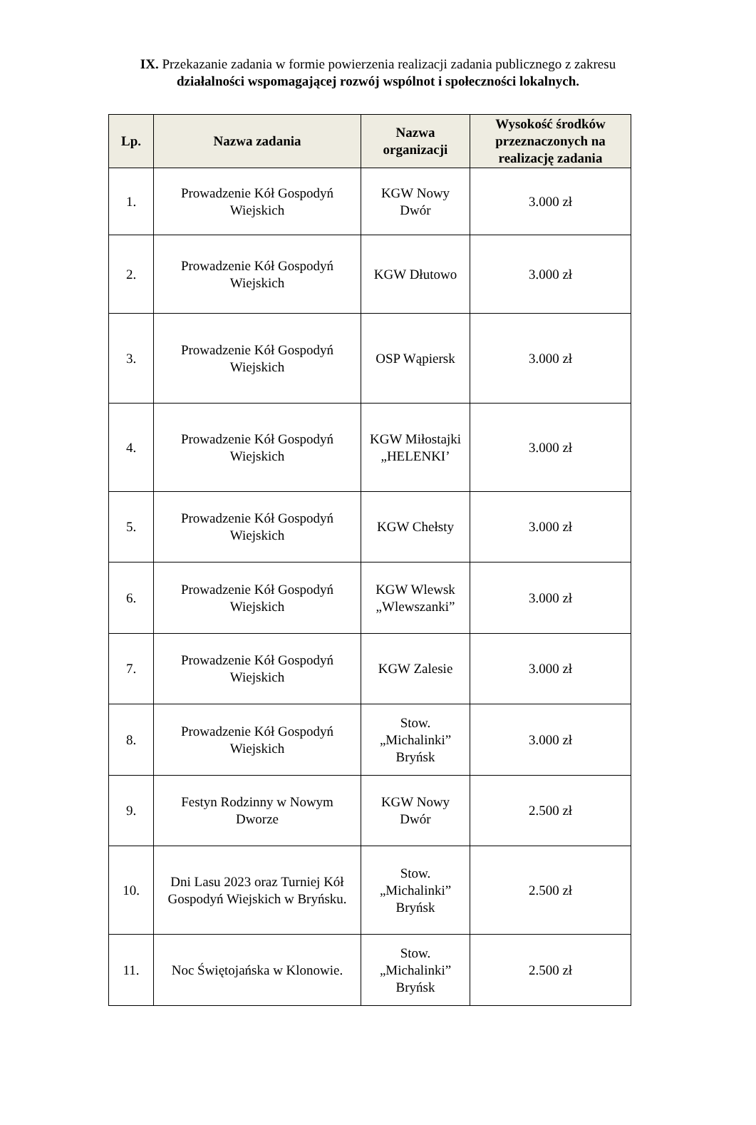IX. Przekazanie zadania w formie powierzenia realizacji zadania publicznego z zakresu
działalności wspomagającej rozwój wspólnot i społeczności lokalnych.
| Lp. | Nazwa zadania | Nazwa organizacji | Wysokość środków przeznaczonych na realizację zadania |
| --- | --- | --- | --- |
| 1. | Prowadzenie Kół Gospodyń Wiejskich | KGW Nowy Dwór | 3.000 zł |
| 2. | Prowadzenie Kół Gospodyń Wiejskich | KGW Dłutowo | 3.000 zł |
| 3. | Prowadzenie Kół Gospodyń Wiejskich | OSP Wąpiersk | 3.000 zł |
| 4. | Prowadzenie Kół Gospodyń Wiejskich | KGW Miłostajki „HELENKI’ | 3.000 zł |
| 5. | Prowadzenie Kół Gospodyń Wiejskich | KGW Chełsty | 3.000 zł |
| 6. | Prowadzenie Kół Gospodyń Wiejskich | KGW Wlewsk „Wlewszanki” | 3.000 zł |
| 7. | Prowadzenie Kół Gospodyń Wiejskich | KGW Zalesie | 3.000 zł |
| 8. | Prowadzenie Kół Gospodyń Wiejskich | Stow. „Michalinki” Bryńsk | 3.000 zł |
| 9. | Festyn Rodzinny w Nowym Dworze | KGW Nowy Dwór | 2.500 zł |
| 10. | Dni Lasu 2023 oraz Turniej Kół Gospodyń Wiejskich w Bryńsku. | Stow. „Michalinki” Bryńsk | 2.500 zł |
| 11. | Noc Świętojańska w Klonowie. | Stow. „Michalinki” Bryńsk | 2.500 zł |